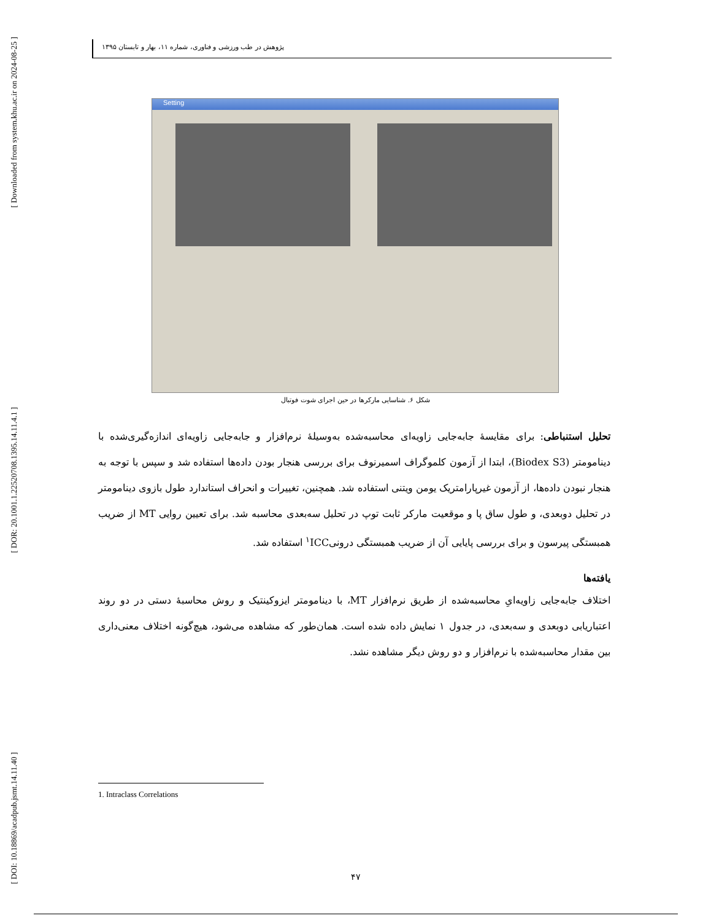[ Downloaded from system.khu.ac.ir on 2024-08-25 ]
[ DOR: 20.1001.1.22520708.1395.14.11.4.1 ]
[ DOI: 10.18869/acadpub.jsmt.14.11.40 ]
پژوهش در طب ورزشی و فناوری، شماره ۱۱، بهار و تابستان ۱۳۹۵
Setting
شکل ۶. شناسایی مارکرها در حین اجرای شوت فوتبال
تحلیل استنباطی: برای مقایسهٔ جابه‌جایی زاویه‌ای محاسبه‌شده به‌وسیلهٔ نرم‌افزار و جابه‌جایی زاویه‌ای اندازه‌گیری‌شده با دینامومتر (Biodex S3)، ابتدا از آزمون کلموگراف اسمیرنوف برای بررسی هنجار بودن داده‌ها استفاده شد و سپس با توجه به هنجار نبودن داده‌ها، از آزمون غیرپارامتریک یومن ویتنی استفاده شد. همچنین، تغییرات و انحراف استاندارد طول بازوی دینامومتر در تحلیل دوبعدی، و طول ساق پا و موقعیت مارکر ثابت توپ در تحلیل سه‌بعدی محاسبه شد. برای تعیین روایی MT از ضریب همبستگی پیرسون و برای بررسی پایایی آن از ضریب همبستگی درونی<sup>۱</sup>ICC استفاده شد.
یافته‌ها
اختلاف جابه‌جایی زاویه‌ایِ محاسبه‌شده از طریق نرم‌افزار MT، با دینامومتر ایزوکینتیک و روش محاسبهٔ دستی در دو روند اعتباریابی دوبعدی و سه‌بعدی، در جدول ۱ نمایش داده شده است. همان‌طور که مشاهده می‌شود، هیچ‌گونه اختلاف معنی‌داری بین مقدار محاسبه‌شده با نرم‌افزار و دو روش دیگر مشاهده نشد.
1. Intraclass Correlations
۴۷